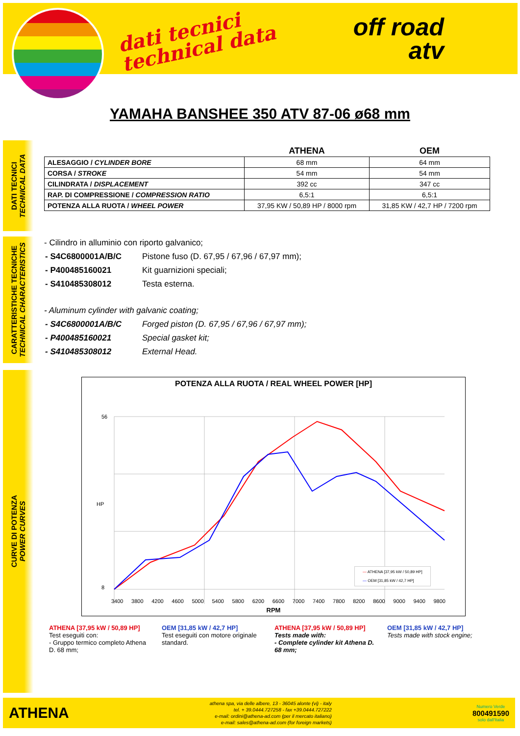dati tecnici
technical data
off road
atv
YAMAHA BANSHEE 350 ATV 87-06 ø68 mm
DATI TECNICI
TECHNICAL DATA
CARATTERISTICHE TECNICHE
TECHNICAL CHARACTERISTICS
CURVE DI POTENZA
POWER CURVES
| | ATHENA | OEM |
| --- | --- | --- |
| ALESAGGIO / CYLINDER BORE | 68 mm | 64 mm |
| CORSA / STROKE | 54 mm | 54 mm |
| CILINDRATA / DISPLACEMENT | 392 cc | 347 cc |
| RAP. DI COMPRESSIONE / COMPRESSION RATIO | 6,5:1 | 6,5:1 |
| POTENZA ALLA RUOTA / WHEEL POWER | 37,95 KW / 50,89 HP / 8000 rpm | 31,85 KW / 42,7 HP / 7200 rpm |
- Cilindro in alluminio con riporto galvanico;
| - S4C6800001A/B/C | Pistone fuso (D. 67,95 / 67,96 / 67,97 mm); |
| - P400485160021 | Kit guarnizioni speciali; |
| - S410485308012 | Testa esterna. |
- Aluminum cylinder with galvanic coating;
| - S4C6800001A/B/C | Forged piston (D. 67,95 / 67,96 / 67,97 mm); |
| - P400485160021 | Special gasket kit; |
| - S410485308012 | External Head. |
POTENZA ALLA RUOTA / REAL WHEEL POWER [HP]
56
8
HP
3400 3800 4200 4600 5000 5400 5800 6200 6600 7000 7400 7800 8200 8600 9000 9400 9800
RPM
— ATHENA [37,95 kW / 50,89 HP]
— OEM [31,85 kW / 42,7 HP]
ATHENA [37,95 kW / 50,89 HP]
Test eseguiti con:
- Gruppo termico completo Athena D. 68 mm;
OEM [31,85 kW / 42,7 HP]
Test eseguiti con motore originale standard.
ATHENA [37,95 kW / 50,89 HP]
Tests made with:
- Complete cylinder kit Athena D. 68 mm;
OEM [31,85 kW / 42,7 HP]
Tests made with stock engine;
ATHENA
athena spa, via delle albere, 13 - 36045 alonte (vi) - italy
tel. + 39.0444.727258 - fax +39.0444.727222
e-mail: ordini@athena-ad.com (per il mercato italiano)
e-mail: sales@athena-ad.com (for foreign markets)
Numero Verde
800491590
solo dall'Italia